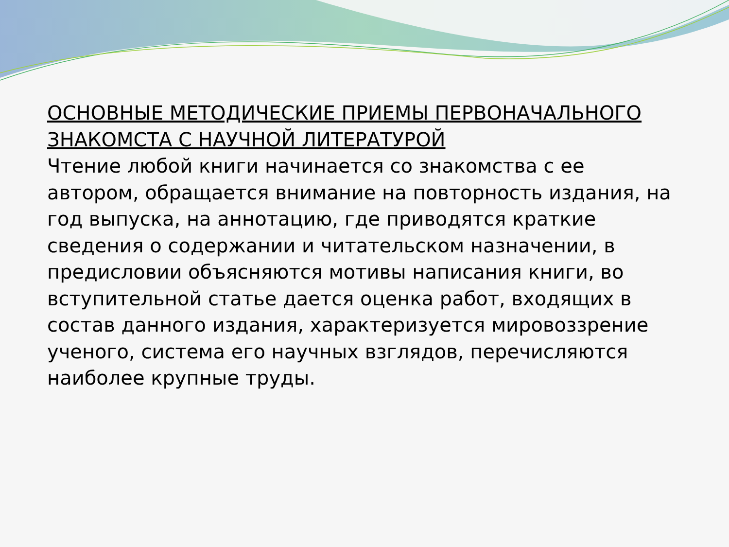ОСНОВНЫЕ МЕТОДИЧЕСКИЕ ПРИЕМЫ ПЕРВОНАЧАЛЬНОГО ЗНАКОМСТА С НАУЧНОЙ ЛИТЕРАТУРОЙ
Чтение любой книги начинается со знакомства с ее автором, обращается внимание на повторность издания, на год выпуска, на аннотацию, где приводятся краткие сведения о содержании и читательском назначении, в предисловии объясняются мотивы написания книги, во вступительной статье дается оценка работ, входящих в состав данного издания, характеризуется мировоззрение ученого, система его научных взглядов, перечисляются наиболее крупные труды.